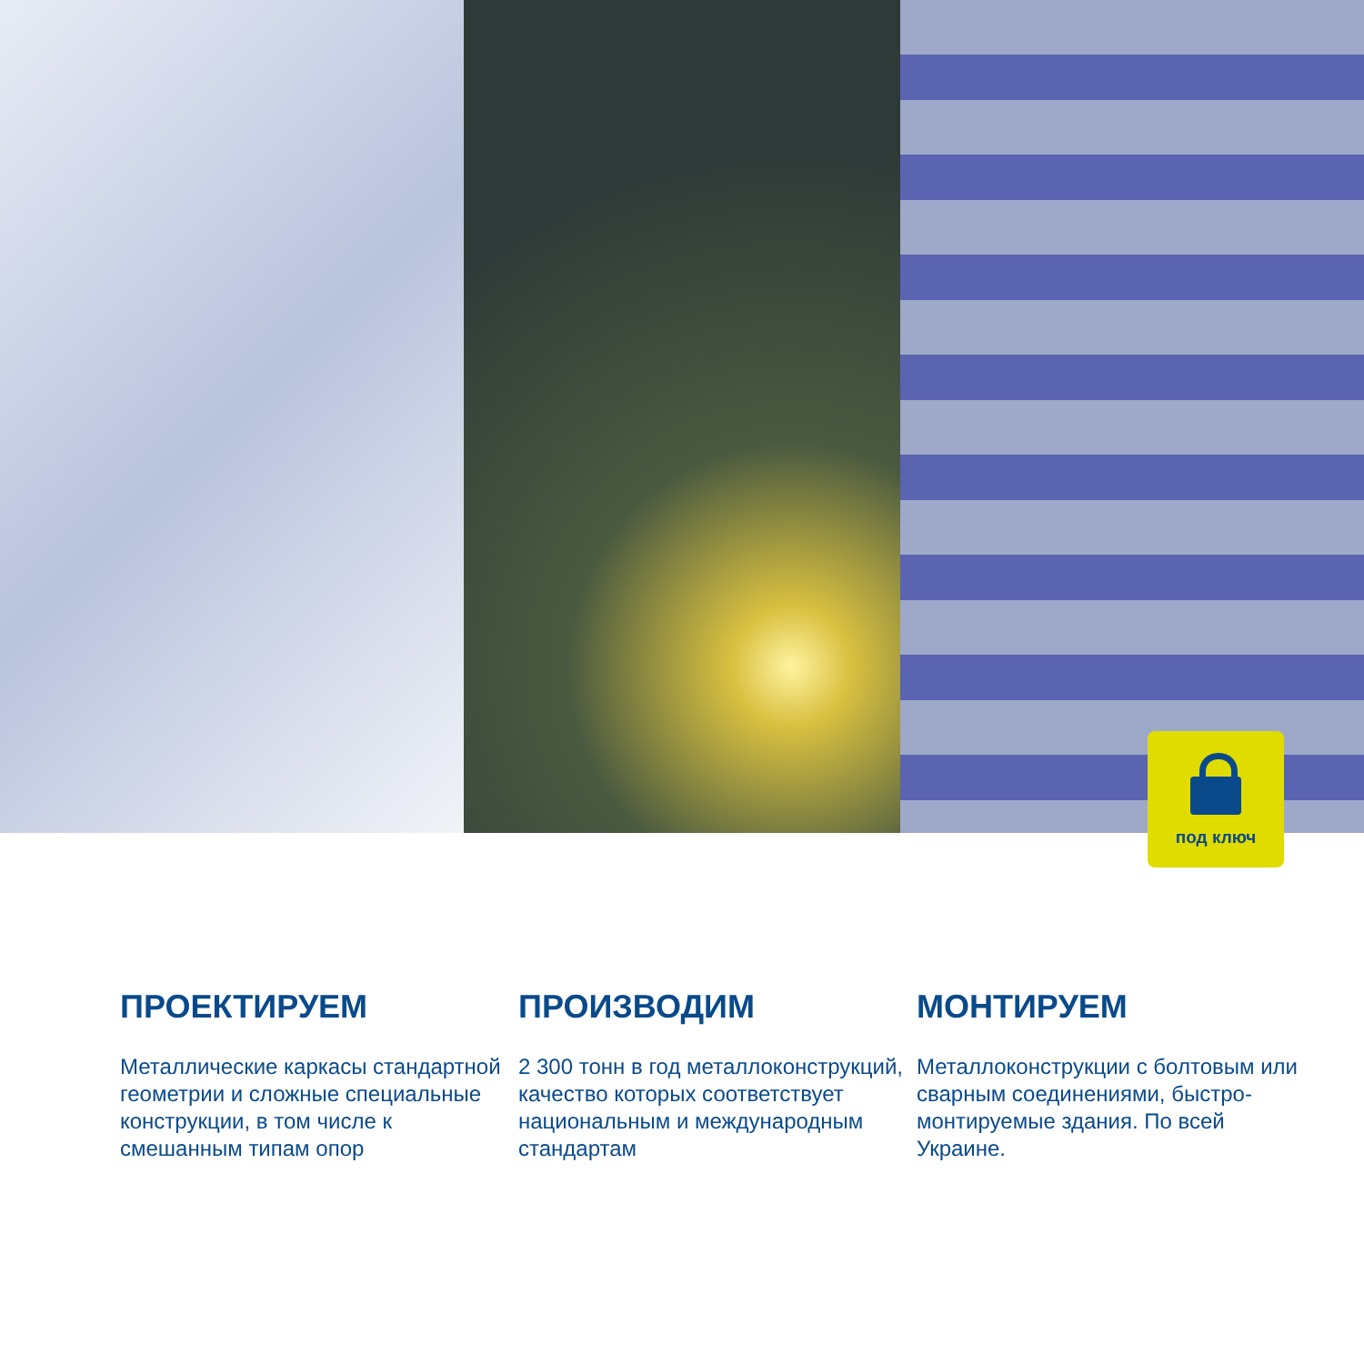под ключ
ПРОЕКТИРУЕМ
Металлические каркасы стандартной геометрии и сложные специальные конструкции, в том числе к смешанным типам опор
ПРОИЗВОДИМ
2 300 тонн в год металлоконструкций, качество которых соответствует национальным и международным стандартам
МОНТИРУЕМ
Металлоконструкции с болтовым или сварным соединениями, быстро-монтируемые здания. По всей Украине.